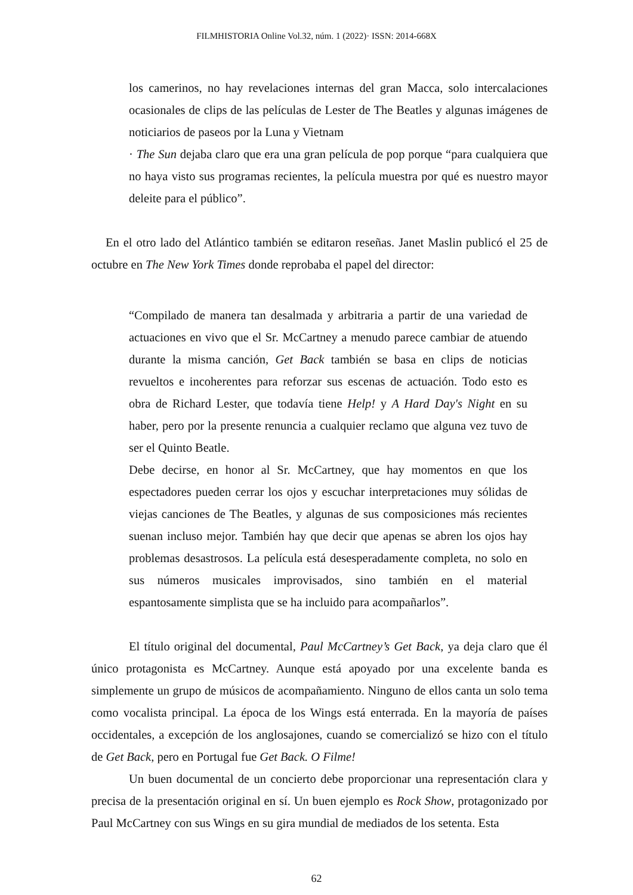FILMHISTORIA Online Vol.32, núm. 1 (2022)· ISSN: 2014-668X
los camerinos, no hay revelaciones internas del gran Macca, solo intercalaciones ocasionales de clips de las películas de Lester de The Beatles y algunas imágenes de noticiarios de paseos por la Luna y Vietnam
· The Sun dejaba claro que era una gran película de pop porque “para cualquiera que no haya visto sus programas recientes, la película muestra por qué es nuestro mayor deleite para el público”.
En el otro lado del Atlántico también se editaron reseñas. Janet Maslin publicó el 25 de octubre en The New York Times donde reprobaba el papel del director:
“Compilado de manera tan desalmada y arbitraria a partir de una variedad de actuaciones en vivo que el Sr. McCartney a menudo parece cambiar de atuendo durante la misma canción, Get Back también se basa en clips de noticias revueltos e incoherentes para reforzar sus escenas de actuación. Todo esto es obra de Richard Lester, que todavía tiene Help! y A Hard Day's Night en su haber, pero por la presente renuncia a cualquier reclamo que alguna vez tuvo de ser el Quinto Beatle.
Debe decirse, en honor al Sr. McCartney, que hay momentos en que los espectadores pueden cerrar los ojos y escuchar interpretaciones muy sólidas de viejas canciones de The Beatles, y algunas de sus composiciones más recientes suenan incluso mejor. También hay que decir que apenas se abren los ojos hay problemas desastrosos. La película está desesperadamente completa, no solo en sus números musicales improvisados, sino también en el material espantosamente simplista que se ha incluido para acompañarlos”.
El título original del documental, Paul McCartney’s Get Back, ya deja claro que él único protagonista es McCartney. Aunque está apoyado por una excelente banda es simplemente un grupo de músicos de acompañamiento. Ninguno de ellos canta un solo tema como vocalista principal. La época de los Wings está enterrada. En la mayoría de países occidentales, a excepción de los anglosajones, cuando se comercializó se hizo con el título de Get Back, pero en Portugal fue Get Back. O Filme!
Un buen documental de un concierto debe proporcionar una representación clara y precisa de la presentación original en sí. Un buen ejemplo es Rock Show, protagonizado por Paul McCartney con sus Wings en su gira mundial de mediados de los setenta. Esta
62